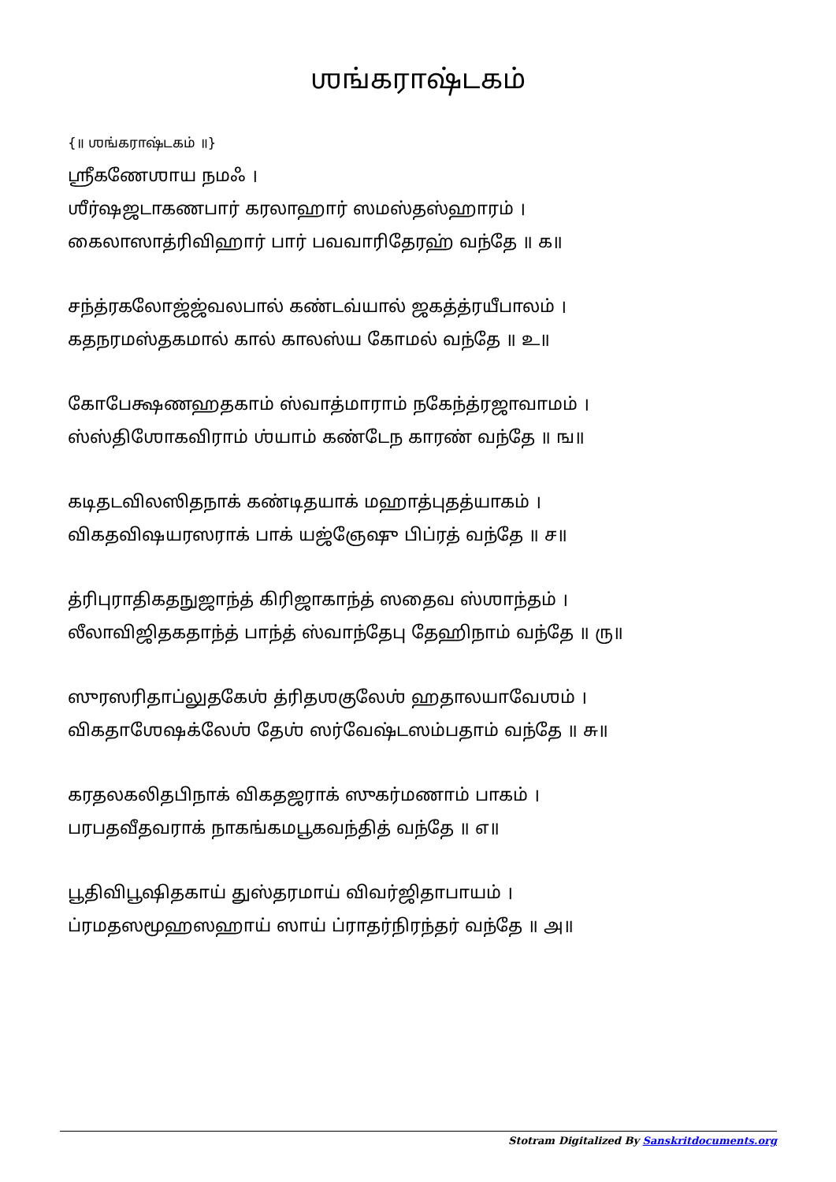ஶங்கராஷ்டகம்
{॥ ஶங்கராஷ்டகம் ॥}
ஶ்ரீகணேஶாய நமஃ ।
ஶீர்ஷஜடாகணபார் கரலாஹார் ஸமஸ்தஸ்ஹாரம் ।
கைலாஸாத்ரிவிஹார் பார் பவவாரிதேரஹ் வந்தே ॥ க॥
சந்த்ரகலோஜ்ஜ்வலபால் கண்டவ்யால் ஜகத்த்ரயீபாலம் ।
கதநரமஸ்தகமால் கால் காலஸ்ய கோமல் வந்தே ॥ உ॥
கோபேக்ஷணஹதகாம் ஸ்வாத்மாராம் நகேந்த்ரஜாவாமம் ।
ஸ்ஸ்திஶோகவிராம் ஶ்யாம் கண்டேந காரண் வந்தே ॥ ங॥
கடிதடவிலஸிதநாக் கண்டிதயாக் மஹாத்புதத்யாகம் ।
விகதவிஷயரஸராக் பாக் யஜ்ஞேஷு பிப்ரத் வந்தே ॥ ச॥
த்ரிபுராதிகதநுஜாந்த் கிரிஜாகாந்த் ஸதைவ ஸ்ஶாந்தம் ।
லீலாவிஜிதகதாந்த் பாந்த் ஸ்வாந்தேபு தேஹிநாம் வந்தே ॥ ரு॥
ஸுரஸரிதாப்லுதகேஶ் த்ரிதஶகுலேஶ் ஹதாலயாவேஶம் ।
விகதாஶேஷக்லேஶ் தேஶ் ஸர்வேஷ்டஸம்பதாம் வந்தே ॥ சு॥
கரதலகலிதபிநாக் விகதஜராக் ஸுகர்மணாம் பாகம் ।
பரபதவீதவராக் நாகங்கமபூகவந்தித் வந்தே ॥ எ॥
பூதிவிபூஷிதகாய் துஸ்தரமாய் விவர்ஜிதாபாயம் ।
ப்ரமதஸமூஹஸஹாய் ஸாய் ப்ராதர்நிரந்தர் வந்தே ॥ அ॥
Stotram Digitalized By Sanskritdocuments.org